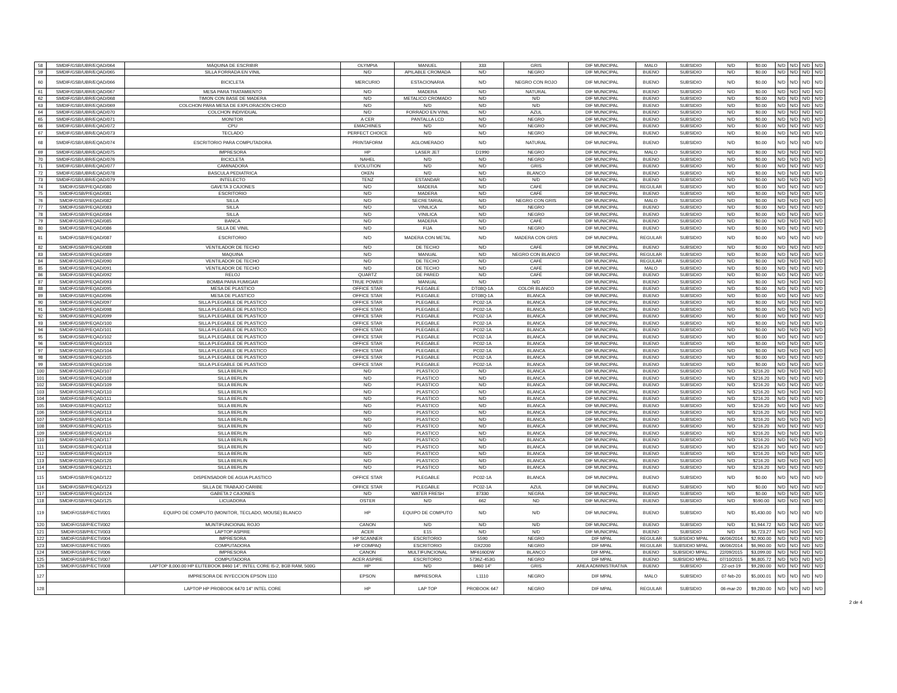| 58 | SMDIF/GSB/UBR/EQAD/064 | MÁQUINA DE ESCRIBIR | OLYMPIA | MANUEL | 333 | GRIS | DIF MUNICIPAL | MALO | SUBSIDIO | N/D | $0.00 | N/D | N/D | N/D | N/D |
| 59 | SMDIF/GSB/UBR/EQAD/065 | SILLA FORRADA EN VINIL | N/D | APILABLE CROMADA | N/D | NEGRO | DIF MUNICIPAL | BUENO | SUBSIDIO | N/D | $0.00 | N/D | N/D | N/D | N/D |
| 60 | SMDIF/GSB/UBR/EQAD/066 | BICICLETA | MERCURIO | ESTACIONARIA | N/D | NEGRO CON ROJO | DIF MUNICIPAL | BUENO | SUBSIDIO | N/D | $0.00 | N/D | N/D | N/D | N/D |
| 61 | SMDIF/GSB/UBR/EQAD/067 | MESA PARA TRATAMIENTO | N/D | MADERA | N/D | NATURAL | DIF MUNICIPAL | BUENO | SUBSIDIO | N/D | $0.00 | N/D | N/D | N/D | N/D |
| 62 | SMDIF/GSB/UBR/EQAD/068 | TIMON CON BASE DE MADERA | N/D | METALICO CROMADO | N/D | N/D | DIF MUNICIPAL | BUENO | SUBSIDIO | N/D | $0.00 | N/D | N/D | N/D | N/D |
| 63 | SMDIF/GSB/UBR/EQAD/069 | COLCHON PARA MESA DE EXPLORACIÓN CHICO | N/D | N/D | N/D | N/D | DIF MUNICIPAL | BUENO | SUBSIDIO | N/D | $0.00 | N/D | N/D | N/D | N/D |
| 64 | SMDIF/GSB/UBR/EQAD/070 | COLCHON INDIVIDUAL | N/D | FORRADO EN VINIL | N/D | AZUL | DIF MUNICIPAL | BUENO | SUBSIDIO | N/D | $0.00 | N/D | N/D | N/D | N/D |
| 65 | SMDIF/GSB/UBR/EQAD/071 | MONITOR | A CER | PANTALLA LCD | N/D | NEGRO | DIF MUNICIPAL | BUENO | SUBSIDIO | N/D | $0.00 | N/D | N/D | N/D | N/D |
| 66 | SMDIF/GSB/UBR/EQAD/072 | CPU | EMACHINES | N/D | N/D | NEGRO | DIF MUNICIPAL | BUENO | SUBSIDIO | N/D | $0.00 | N/D | N/D | N/D | N/D |
| 67 | SMDIF/GSB/UBR/EQAD/073 | TECLADO | PERFECT CHOICE | N/D | N/D | NEGRO | DIF MUNICIPAL | BUENO | SUBSIDIO | N/D | $0.00 | N/D | N/D | N/D | N/D |
| 68 | SMDIF/GSB/UBR/EQAD/074 | ESCRITORIO PARA COMPUTADORA | PRINTAFORM | AGLOMERADO | N/D | NATURAL | DIF MUNICIPAL | BUENO | SUBSIDIO | N/D | $0.00 | N/D | N/D | N/D | N/D |
| 69 | SMDIF/GSB/UBR/EQAD/075 | IMPRESORA | HP | LASER JET | D1990 | NEGRO | DIF MUNICIPAL | MALO | SUBSIDIO | N/D | $0.00 | N/D | N/D | N/D | N/D |
| 70 | SMDIF/GSB/UBR/EQAD/076 | BICICLETA | NAHEL | N/D | N/D | NEGRO | DIF MUNICIPAL | BUENO | SUBSIDIO | N/D | $0.00 | N/D | N/D | N/D | N/D |
| 71 | SMDIF/GSB/UBR/EQAD/077 | CAMINADORA | EVOLUTION | N/D | N/D | GRIS | DIF MUNICIPAL | BUENO | SUBSIDIO | N/D | $0.00 | N/D | N/D | N/D | N/D |
| 72 | SMDIF/GSB/UBR/EQAD/078 | BASCULA PEDIATRICA | OKEN | N/D | N/D | BLANCO | DIF MUNICIPAL | BUENO | SUBSIDIO | N/D | $0.00 | N/D | N/D | N/D | N/D |
| 73 | SMDIF/GSB/UBR/EQAD/079 | INTELECTO | TENZ | ESTANDAR | N/D | N/D | DIF MUNICIPAL | BUENO | SUBSIDIO | N/D | $0.00 | N/D | N/D | N/D | N/D |
| 74 | SMDIF/GSB/P/EQAD/080 | GAVETA 3 CAJONES | N/D | MADERA | N/D | CAFÉ | DIF MUNICIPAL | REGULAR | SUBSIDIO | N/D | $0.00 | N/D | N/D | N/D | N/D |
| 75 | SMDIF/GSB/P/EQAD/081 | ESCRITORIO | N/D | MADERA | N/D | CAFÉ | DIF MUNICIPAL | BUENO | SUBSIDIO | N/D | $0.00 | N/D | N/D | N/D | N/D |
| 76 | SMDIF/GSB/P/EQAD/082 | SILLA | N/D | SECRETARIAL | N/D | NEGRO CON GRIS | DIF MUNICIPAL | MALO | SUBSIDIO | N/D | $0.00 | N/D | N/D | N/D | N/D |
| 77 | SMDIF/GSB/P/EQAD/083 | SILLA | N/D | VINILICA | N/D | NEGRO | DIF MUNICIPAL | BUENO | SUBSIDIO | N/D | $0.00 | N/D | N/D | N/D | N/D |
| 78 | SMDIF/GSB/P/EQAD/084 | SILLA | N/D | VINILICA | N/D | NEGRO | DIF MUNICIPAL | BUENO | SUBSIDIO | N/D | $0.00 | N/D | N/D | N/D | N/D |
| 79 | SMDIF/GSB/P/EQAD/085 | BANCA | N/D | MADERA | N/D | CAFÉ | DIF MUNICIPAL | BUENO | SUBSIDIO | N/D | $0.00 | N/D | N/D | N/D | N/D |
| 80 | SMDIF/GSB/P/EQAD/086 | SILLA DE VINIL | N/D | FIJA | N/D | NEGRO | DIF MUNICIPAL | BUENO | SUBSIDIO | N/D | $0.00 | N/D | N/D | N/D | N/D |
| 81 | SMDIF/GSB/P/EQAD/087 | ESCRITORIO | N/D | MADERA CON METAL | N/D | MADERA CON GRIS | DIF MUNICIPAL | REGULAR | SUBSIDIO | N/D | $0.00 | N/D | N/D | N/D | N/D |
| 82 | SMDIF/GSB/P/EQAD/088 | VENTILADOR DE TECHO | N/D | DE TECHO | N/D | CAFÉ | DIF MUNICIPAL | BUENO | SUBSIDIO | N/D | $0.00 | N/D | N/D | N/D | N/D |
| 83 | SMDIF/GSB/P/EQAD/089 | MAQUINA | N/D | MANUAL | N/D | NEGRO CON BLANCO | DIF MUNICIPAL | REGULAR | SUBSIDIO | N/D | $0.00 | N/D | N/D | N/D | N/D |
| 84 | SMDIF/GSB/P/EQAD/090 | VENTILADOR DE TECHO | N/D | DE TECHO | N/D | CAFÉ | DIF MUNICIPAL | REGULAR | SUBSIDIO | N/D | $0.00 | N/D | N/D | N/D | N/D |
| 85 | SMDIF/GSB/P/EQAD/091 | VENTILADOR DE TECHO | N/D | DE TECHO | N/D | CAFÉ | DIF MUNICIPAL | MALO | SUBSIDIO | N/D | $0.00 | N/D | N/D | N/D | N/D |
| 86 | SMDIF/GSB/P/EQAD/092 | RELOJ | QUARTZ | DE PARED | N/D | CAFÉ | DIF MUNICIPAL | BUENO | SUBSIDIO | N/D | $0.00 | N/D | N/D | N/D | N/D |
| 87 | SMDIF/GSB/P/EQAD/093 | BOMBA PARA FUMIGAR | TRUE POWER | MANUAL | N/D | N/D | DIF MUNICIPAL | BUENO | SUBSIDIO | N/D | $0.00 | N/D | N/D | N/D | N/D |
| 88 | SMDIF/GSB/P/EQAD/095 | MESA DE PLASTICO | OFFICE STAR | PLEGABLE | DT08Q-1A | COLOR BLANCO | DIF MUNICIPAL | BUENO | SUBSIDIO | N/D | $0.00 | N/D | N/D | N/D | N/D |
| 89 | SMDIF/GSB/P/EQAD/096 | MESA DE PLASTICO | OFFICE STAR | PLEGABLE | DT08Q-1A | BLANCA | DIF MUNICIPAL | BUENO | SUBSIDIO | N/D | $0.00 | N/D | N/D | N/D | N/D |
| 90 | SMDIF/GSB/P/EQAD/097 | SILLA PLEGABLE DE PLASTICO | OFFICE STAR | PLEGABLE | PC02-1A | BLANCA | DIF MUNICIPAL | BUENO | SUBSIDIO | N/D | $0.00 | N/D | N/D | N/D | N/D |
| 91 | SMDIF/GSB/P/EQAD/098 | SILLA PLEGABLE DE PLASTICO | OFFICE STAR | PLEGABLE | PC02-1A | BLANCA | DIF MUNICIPAL | BUENO | SUBSIDIO | N/D | $0.00 | N/D | N/D | N/D | N/D |
| 92 | SMDIF/GSB/P/EQAD/099 | SILLA PLEGABLE DE PLASTICO | OFFICE STAR | PLEGABLE | PC02-1A | BLANCA | DIF MUNICIPAL | BUENO | SUBSIDIO | N/D | $0.00 | N/D | N/D | N/D | N/D |
| 93 | SMDIF/GSB/P/EQAD/100 | SILLA PLEGABLE DE PLASTICO | OFFICE STAR | PLEGABLE | PC02-1A | BLANCA | DIF MUNICIPAL | BUENO | SUBSIDIO | N/D | $0.00 | N/D | N/D | N/D | N/D |
| 94 | SMDIF/GSB/P/EQAD/101 | SILLA PLEGABLE DE PLASTICO | OFFICE STAR | PLEGABLE | PC02-1A | BLANCA | DIF MUNICIPAL | BUENO | SUBSIDIO | N/D | $0.00 | N/D | N/D | N/D | N/D |
| 95 | SMDIF/GSB/P/EQAD/102 | SILLA PLEGABLE DE PLASTICO | OFFICE STAR | PLEGABLE | PC02-1A | BLANCA | DIF MUNICIPAL | BUENO | SUBSIDIO | N/D | $0.00 | N/D | N/D | N/D | N/D |
| 96 | SMDIF/GSB/P/EQAD/103 | SILLA PLEGABLE DE PLASTICO | OFFICE STAR | PLEGABLE | PC02-1A | BLANCA | DIF MUNICIPAL | BUENO | SUBSIDIO | N/D | $0.00 | N/D | N/D | N/D | N/D |
| 97 | SMDIF/GSB/P/EQAD/104 | SILLA PLEGABLE DE PLASTICO | OFFICE STAR | PLEGABLE | PC02-1A | BLANCA | DIF MUNICIPAL | BUENO | SUBSIDIO | N/D | $0.00 | N/D | N/D | N/D | N/D |
| 98 | SMDIF/GSB/P/EQAD/105 | SILLA PLEGABLE DE PLASTICO | OFFICE STAR | PLEGABLE | PC02-1A | BLANCA | DIF MUNICIPAL | BUENO | SUBSIDIO | N/D | $0.00 | N/D | N/D | N/D | N/D |
| 99 | SMDIF/GSB/P/EQAD/106 | SILLA PLEGABLE DE PLASTICO | OFFICE STAR | PLEGABLE | PC02-1A | BLANCA | DIF MUNICIPAL | BUENO | SUBSIDIO | N/D | $0.00 | N/D | N/D | N/D | N/D |
| 100 | SMDIF/GSB/P/EQAD/107 | SILLA BERLIN | N/D | PLASTICO | N/D | BLANCA | DIF MUNICIPAL | BUENO | SUBSIDIO | N/D | $216.20 | N/D | N/D | N/D | N/D |
| 101 | SMDIF/GSB/P/EQAD/108 | SILLA BERLIN | N/D | PLASTICO | N/D | BLANCA | DIF MUNICIPAL | BUENO | SUBSIDIO | N/D | $216.20 | N/D | N/D | N/D | N/D |
| 102 | SMDIF/GSB/P/EQAD/109 | SILLA BERLIN | N/D | PLASTICO | N/D | BLANCA | DIF MUNICIPAL | BUENO | SUBSIDIO | N/D | $216.20 | N/D | N/D | N/D | N/D |
| 103 | SMDIF/GSB/P/EQAD/110 | SILLA BERLIN | N/D | PLASTICO | N/D | BLANCA | DIF MUNICIPAL | BUENO | SUBSIDIO | N/D | $216.20 | N/D | N/D | N/D | N/D |
| 104 | SMDIF/GSB/P/EQAD/111 | SILLA BERLIN | N/D | PLASTICO | N/D | BLANCA | DIF MUNICIPAL | BUENO | SUBSIDIO | N/D | $216.20 | N/D | N/D | N/D | N/D |
| 105 | SMDIF/GSB/P/EQAD/112 | SILLA BERLIN | N/D | PLASTICO | N/D | BLANCA | DIF MUNICIPAL | BUENO | SUBSIDIO | N/D | $216.20 | N/D | N/D | N/D | N/D |
| 106 | SMDIF/GSB/P/EQAD/113 | SILLA BERLIN | N/D | PLASTICO | N/D | BLANCA | DIF MUNICIPAL | BUENO | SUBSIDIO | N/D | $216.20 | N/D | N/D | N/D | N/D |
| 107 | SMDIF/GSB/P/EQAD/114 | SILLA BERLIN | N/D | PLASTICO | N/D | BLANCA | DIF MUNICIPAL | BUENO | SUBSIDIO | N/D | $216.20 | N/D | N/D | N/D | N/D |
| 108 | SMDIF/GSB/P/EQAD/115 | SILLA BERLIN | N/D | PLASTICO | N/D | BLANCA | DIF MUNICIPAL | BUENO | SUBSIDIO | N/D | $216.20 | N/D | N/D | N/D | N/D |
| 109 | SMDIF/GSB/P/EQAD/116 | SILLA BERLIN | N/D | PLASTICO | N/D | BLANCA | DIF MUNICIPAL | BUENO | SUBSIDIO | N/D | $216.20 | N/D | N/D | N/D | N/D |
| 110 | SMDIF/GSB/P/EQAD/117 | SILLA BERLIN | N/D | PLASTICO | N/D | BLANCA | DIF MUNICIPAL | BUENO | SUBSIDIO | N/D | $216.20 | N/D | N/D | N/D | N/D |
| 111 | SMDIF/GSB/P/EQAD/118 | SILLA BERLIN | N/D | PLASTICO | N/D | BLANCA | DIF MUNICIPAL | BUENO | SUBSIDIO | N/D | $216.20 | N/D | N/D | N/D | N/D |
| 112 | SMDIF/GSB/P/EQAD/119 | SILLA BERLIN | N/D | PLASTICO | N/D | BLANCA | DIF MUNICIPAL | BUENO | SUBSIDIO | N/D | $216.20 | N/D | N/D | N/D | N/D |
| 113 | SMDIF/GSB/P/EQAD/120 | SILLA BERLIN | N/D | PLASTICO | N/D | BLANCA | DIF MUNICIPAL | BUENO | SUBSIDIO | N/D | $216.20 | N/D | N/D | N/D | N/D |
| 114 | SMDIF/GSB/P/EQAD/121 | SILLA BERLIN | N/D | PLASTICO | N/D | BLANCA | DIF MUNICIPAL | BUENO | SUBSIDIO | N/D | $216.20 | N/D | N/D | N/D | N/D |
| 115 | SMDIF/GSB/P/EQAD/122 | DISPENSADOR DE AGUA PLASTICO | OFFICE STAR | PLEGABLE | PC02-1A | BLANCA | DIF MUNICIPAL | BUENO | SUBSIDIO | N/D | $0.00 | N/D | N/D | N/D | N/D |
| 116 | SMDIF/GSB/P/EQAD/123 | SILLA DE TRABAJO CARIBE | OFFICE STAR | PLEGABLE | PC02-1A | AZUL | DIF MUNICIPAL | BUENO | SUBSIDIO | N/D | $0.00 | N/D | N/D | N/D | N/D |
| 117 | SMDIF/GSB/P/EQAD/124 | GABETA 2 CAJONES | N/D | WATER FRESH | 87330 | NEGRA | DIF MUNICIPAL | BUENO | SUBSIDIO | N/D | $0.00 | N/D | N/D | N/D | N/D |
| 118 | SMDIF/GSB/P/EQAD/125 | LICUADORA | OSTER | N/D | 662 | ND | DIF MUNICIPAL | BUENO | SUBSIDIO | N/D | $590.00 | N/D | N/D | N/D | N/D |
| 119 | SMDIF/GSB/P/ECTI/001 | EQUIPO DE COMPUTO (MONITOR, TECLADO, MOUSE) BLANCO | HP | EQUIPO DE COMPUTO | N/D | N/D | DIF MUNICIPAL | BUENO | SUBSIDIO | N/D | $5,430.00 | N/D | N/D | N/D | N/D |
| 120 | SMDIF/GSB/P/ECTI/002 | MUNTIFUNCIONAL ROJO | CANON | N/D | N/D | N/D | DIF MUNICIPAL | BUENO | SUBSIDIO | N/D | $1,944.72 | N/D | N/D | N/D | N/D |
| 121 | SMDIF/GSB/P/ECTI/003 | LAPTOP ASPIRE | ACER | E15 | N/D | N/D | DIF MUNICIPAL | BUENO | SUBSIDIO | N/D | $6,723.27 | N/D | N/D | N/D | N/D |
| 122 | SMDIF/GSB/P/ECTI/004 | IMPRESORA | HP SCANNER | ESCRITORIO | 5590 | NEGRO | DIF MPAL | REGULAR | SUBSIDIO MPAL | 06/06/2014 | $2,900.00 | N/D | N/D | N/D | N/D |
| 123 | SMDIF/GSB/P/ECTI/005 | COMPUTADORA | HP COMPAQ | ESCRITORIO | DX2200 | NEGRO | DIF MPAL | REGULAR | SUBSIDIO MPAL | 06/06/2014 | $6,960.00 | N/D | N/D | N/D | N/D |
| 124 | SMDIF/GSB/P/ECTI/006 | IMPRESORA | CANON | MULTIFUNCIONAL | MF6160DW | BLANCO | DIF MPAL. | BUENO | SUBSIDIO MPAL. | 22/09/2015 | $3,099.00 | N/D | N/D | N/D | N/D |
| 125 | SMDIF/GSB/P/ECTI/007 | COMPUTADORA | ACER ASPIRE | ESCRITORIO | 5736Z-453G | NEGRO | DIF MPAL | BUENO | SUBSIDIO MPAL. | 07/10/2015 | $6,805.72 | N/D | N/D | N/D | N/D |
| 126 | SMDIF/GSB/P/ECTI/008 | LAPTOP 8,000.00 HP ELITEBOOK 8460 14", INTEL CORE I5-2, 8GB RAM, 500G | HP | N/D | 8460 14" | GRIS | AREA ADMINISTRATIVA | BUENO | SUBSIDIO | 22-oct-19 | $9,280.00 | N/D | N/D | N/D | N/D |
| 127 | | IMPRESORA DE INYECCION EPSON 1110 | EPSON | IMPRESORA | L1110 | NEGRO | DIF MPAL | MALO | SUBSIDIO | 07-feb-20 | $5,000.01 | N/D | N/D | N/D | N/D |
| 128 | | LAPTOP HP PROBOOK 6470 14" INTEL CORE | HP | LAP TOP | PROBOOK 647 | NEGRO | DIF MPAL | REGULAR | SUBSIDIO | 06-mar-20 | $9,280.00 | N/D | N/D | N/D | N/D |
2 de 4